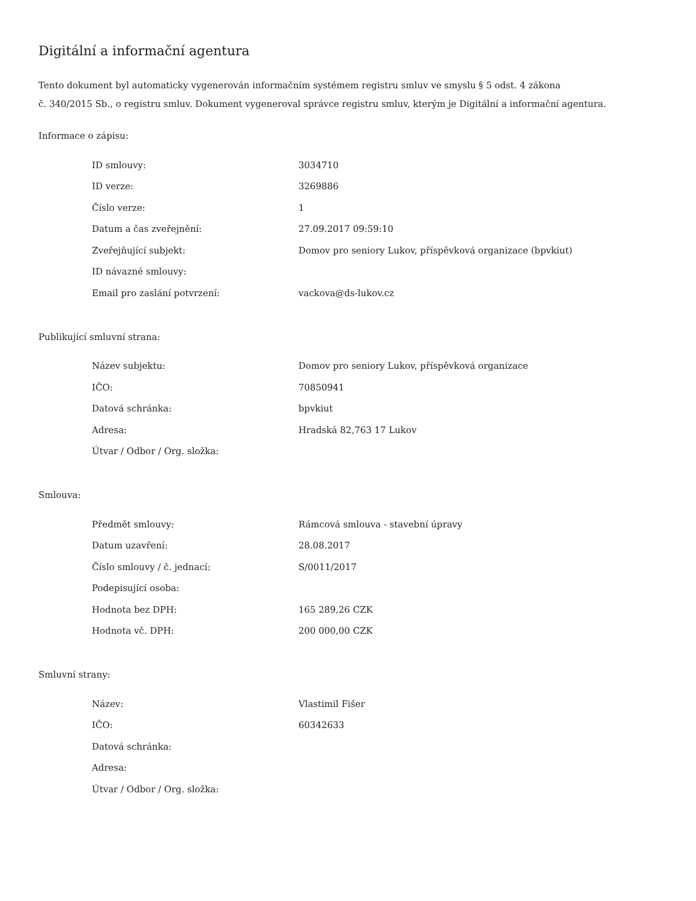Digitální a informační agentura
Tento dokument byl automaticky vygenerován informačním systémem registru smluv ve smyslu § 5 odst. 4 zákona
č. 340/2015 Sb., o registru smluv. Dokument vygeneroval správce registru smluv, kterým je Digitální a informační agentura.
Informace o zápisu:
| ID smlouvy: | 3034710 |
| ID verze: | 3269886 |
| Číslo verze: | 1 |
| Datum a čas zveřejnění: | 27.09.2017 09:59:10 |
| Zveřejňující subjekt: | Domov pro seniory Lukov, příspěvková organizace (bpvkiut) |
| ID návazné smlouvy: | |
| Email pro zaslání potvrzení: | vackova@ds-lukov.cz |
Publikující smluvní strana:
| Název subjektu: | Domov pro seniory Lukov, příspěvková organizace |
| IČO: | 70850941 |
| Datová schránka: | bpvkiut |
| Adresa: | Hradská 82,763 17 Lukov |
| Útvar / Odbor / Org. složka: | |
Smlouva:
| Předmět smlouvy: | Rámcová smlouva - stavební úpravy |
| Datum uzavření: | 28.08.2017 |
| Číslo smlouvy / č. jednací: | S/0011/2017 |
| Podepisující osoba: | |
| Hodnota bez DPH: | 165 289,26 CZK |
| Hodnota vč. DPH: | 200 000,00 CZK |
Smluvní strany:
| Název: | Vlastimil Fišer |
| IČO: | 60342633 |
| Datová schránka: | |
| Adresa: | |
| Útvar / Odbor / Org. složka: | |